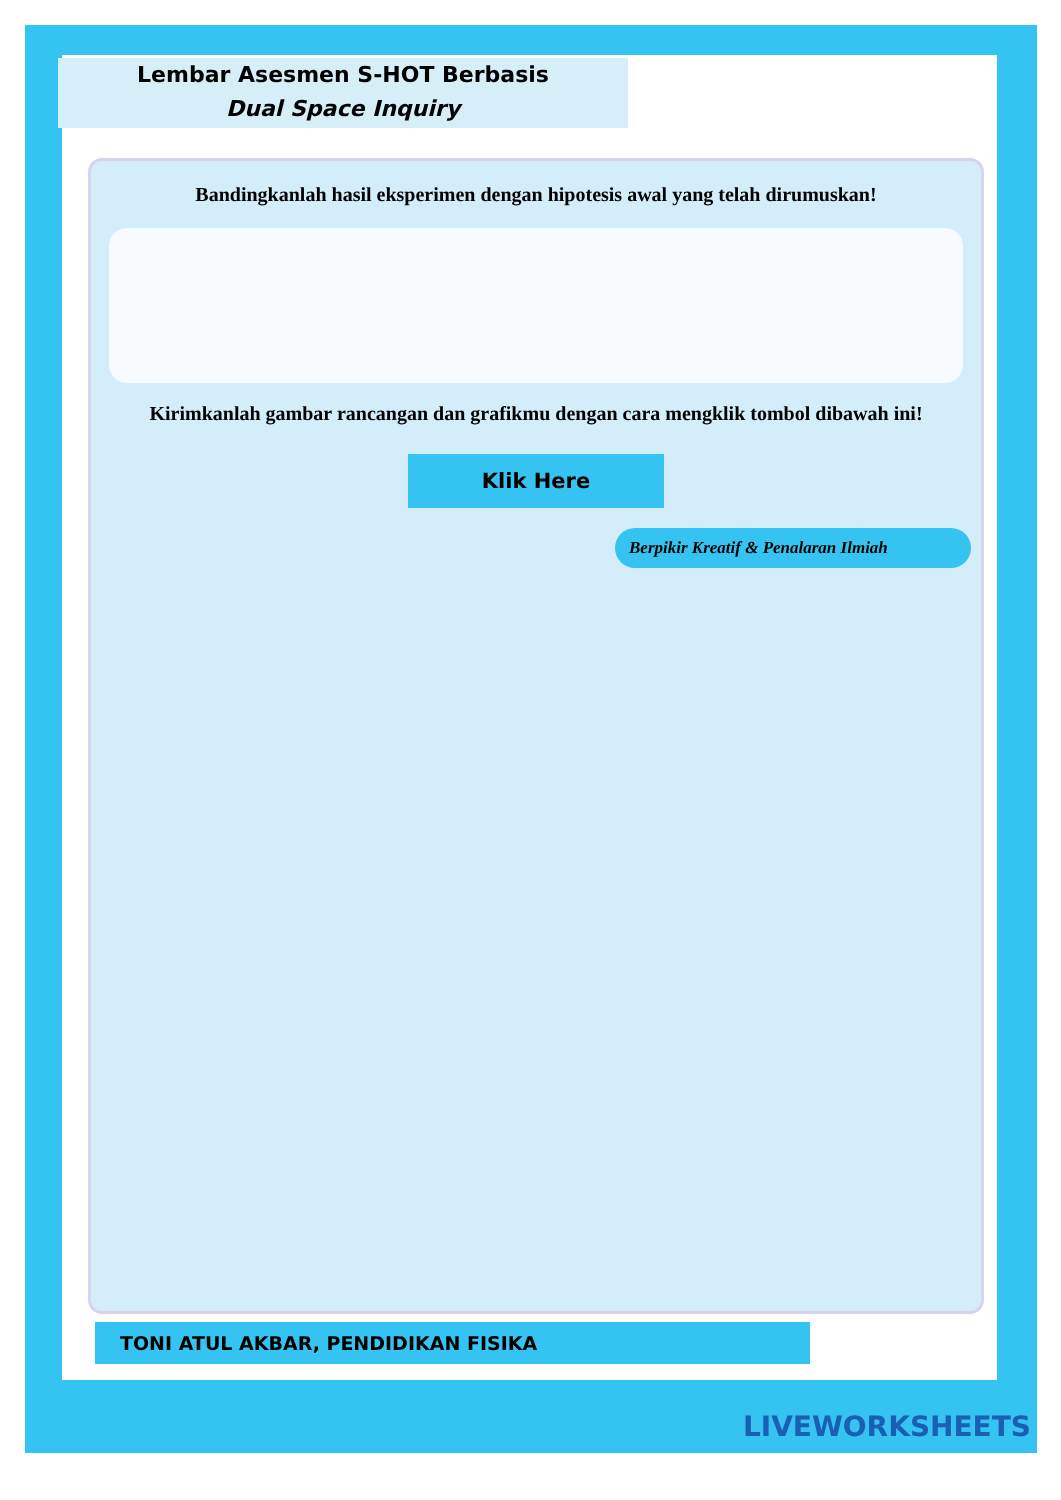Lembar Asesmen S-HOT Berbasis
Dual Space Inquiry
Bandingkanlah hasil eksperimen dengan hipotesis awal yang telah dirumuskan!
Kirimkanlah gambar rancangan dan grafikmu dengan cara mengklik tombol dibawah ini!
Klik Here
Berpikir Kreatif & Penalaran Ilmiah
TONI ATUL AKBAR, PENDIDIKAN FISIKA
LIVEWORKSHEETS